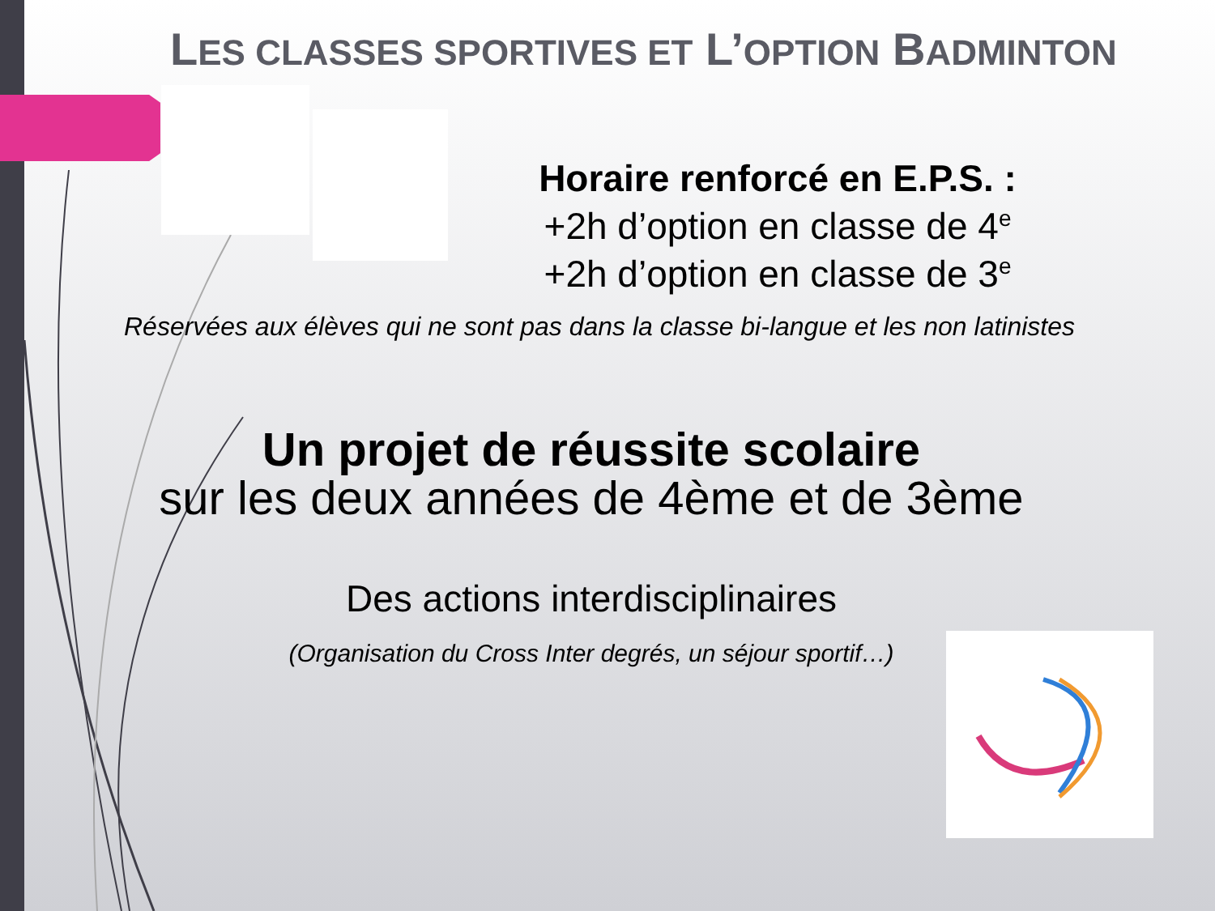LES CLASSES SPORTIVES ET L’OPTION BADMINTON
Horaire renforcé en E.P.S. :
+2h d’option en classe de 4<sup>e</sup>
+2h d’option en classe de 3<sup>e</sup>
Réservées aux élèves qui ne sont pas dans la classe bi-langue et les non latinistes
Un projet de réussite scolaire
sur les deux années de 4ème et de 3ème
Des actions interdisciplinaires
(Organisation du Cross Inter degrés, un séjour sportif…)